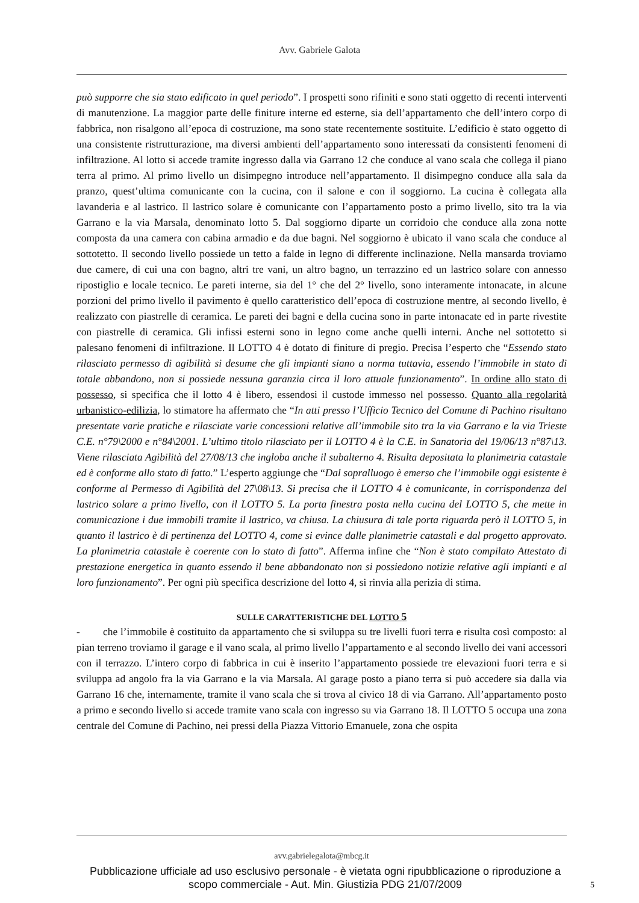Avv. Gabriele Galota
può supporre che sia stato edificato in quel periodo”. I prospetti sono rifiniti e sono stati oggetto di recenti interventi di manutenzione. La maggior parte delle finiture interne ed esterne, sia dell’appartamento che dell’intero corpo di fabbrica, non risalgono all’epoca di costruzione, ma sono state recentemente sostituite. L’edificio è stato oggetto di una consistente ristrutturazione, ma diversi ambienti dell’appartamento sono interessati da consistenti fenomeni di infiltrazione. Al lotto si accede tramite ingresso dalla via Garrano 12 che conduce al vano scala che collega il piano terra al primo. Al primo livello un disimpegno introduce nell’appartamento. Il disimpegno conduce alla sala da pranzo, quest’ultima comunicante con la cucina, con il salone e con il soggiorno. La cucina è collegata alla lavanderia e al lastrico. Il lastrico solare è comunicante con l’appartamento posto a primo livello, sito tra la via Garrano e la via Marsala, denominato lotto 5. Dal soggiorno diparte un corridoio che conduce alla zona notte composta da una camera con cabina armadio e da due bagni. Nel soggiorno è ubicato il vano scala che conduce al sottotetto. Il secondo livello possiede un tetto a falde in legno di differente inclinazione. Nella mansarda troviamo due camere, di cui una con bagno, altri tre vani, un altro bagno, un terrazzino ed un lastrico solare con annesso ripostiglio e locale tecnico. Le pareti interne, sia del 1° che del 2° livello, sono interamente intonacate, in alcune porzioni del primo livello il pavimento è quello caratteristico dell’epoca di costruzione mentre, al secondo livello, è realizzato con piastrelle di ceramica. Le pareti dei bagni e della cucina sono in parte intonacate ed in parte rivestite con piastrelle di ceramica. Gli infissi esterni sono in legno come anche quelli interni. Anche nel sottotetto si palesano fenomeni di infiltrazione. Il LOTTO 4 è dotato di finiture di pregio. Precisa l’esperto che “Essendo stato rilasciato permesso di agibilità si desume che gli impianti siano a norma tuttavia, essendo l’immobile in stato di totale abbandono, non si possiede nessuna garanzia circa il loro attuale funzionamento”. In ordine allo stato di possesso, si specifica che il lotto 4 è libero, essendosi il custode immesso nel possesso. Quanto alla regolarità urbanistico-edilizia, lo stimatore ha affermato che “In atti presso l’Ufficio Tecnico del Comune di Pachino risultano presentate varie pratiche e rilasciate varie concessioni relative all’immobile sito tra la via Garrano e la via Trieste C.E. n°79\2000 e n°84\2001. L’ultimo titolo rilasciato per il LOTTO 4 è la C.E. in Sanatoria del 19/06/13 n°87\13. Viene rilasciata Agibilità del 27/08/13 che ingloba anche il subalterno 4. Risulta depositata la planimetria catastale ed è conforme allo stato di fatto.” L’esperto aggiunge che “Dal sopralluogo è emerso che l’immobile oggi esistente è conforme al Permesso di Agibilità del 27\08\13. Si precisa che il LOTTO 4 è comunicante, in corrispondenza del lastrico solare a primo livello, con il LOTTO 5. La porta finestra posta nella cucina del LOTTO 5, che mette in comunicazione i due immobili tramite il lastrico, va chiusa. La chiusura di tale porta riguarda però il LOTTO 5, in quanto il lastrico è di pertinenza del LOTTO 4, come si evince dalle planimetrie catastali e dal progetto approvato. La planimetria catastale è coerente con lo stato di fatto”. Afferma infine che “Non è stato compilato Attestato di prestazione energetica in quanto essendo il bene abbandonato non si possiedono notizie relative agli impianti e al loro funzionamento”. Per ogni più specifica descrizione del lotto 4, si rinvia alla perizia di stima.
SULLE CARATTERISTICHE DEL LOTTO 5
- che l’immobile è costituito da appartamento che si sviluppa su tre livelli fuori terra e risulta così composto: al pian terreno troviamo il garage e il vano scala, al primo livello l’appartamento e al secondo livello dei vani accessori con il terrazzo. L’intero corpo di fabbrica in cui è inserito l’appartamento possiede tre elevazioni fuori terra e si sviluppa ad angolo fra la via Garrano e la via Marsala. Al garage posto a piano terra si può accedere sia dalla via Garrano 16 che, internamente, tramite il vano scala che si trova al civico 18 di via Garrano. All’appartamento posto a primo e secondo livello si accede tramite vano scala con ingresso su via Garrano 18. Il LOTTO 5 occupa una zona centrale del Comune di Pachino, nei pressi della Piazza Vittorio Emanuele, zona che ospita
avv.gabrielegalota@mbcg.it
Pubblicazione ufficiale ad uso esclusivo personale - è vietata ogni ripubblicazione o riproduzione a scopo commerciale - Aut. Min. Giustizia PDG 21/07/2009
5